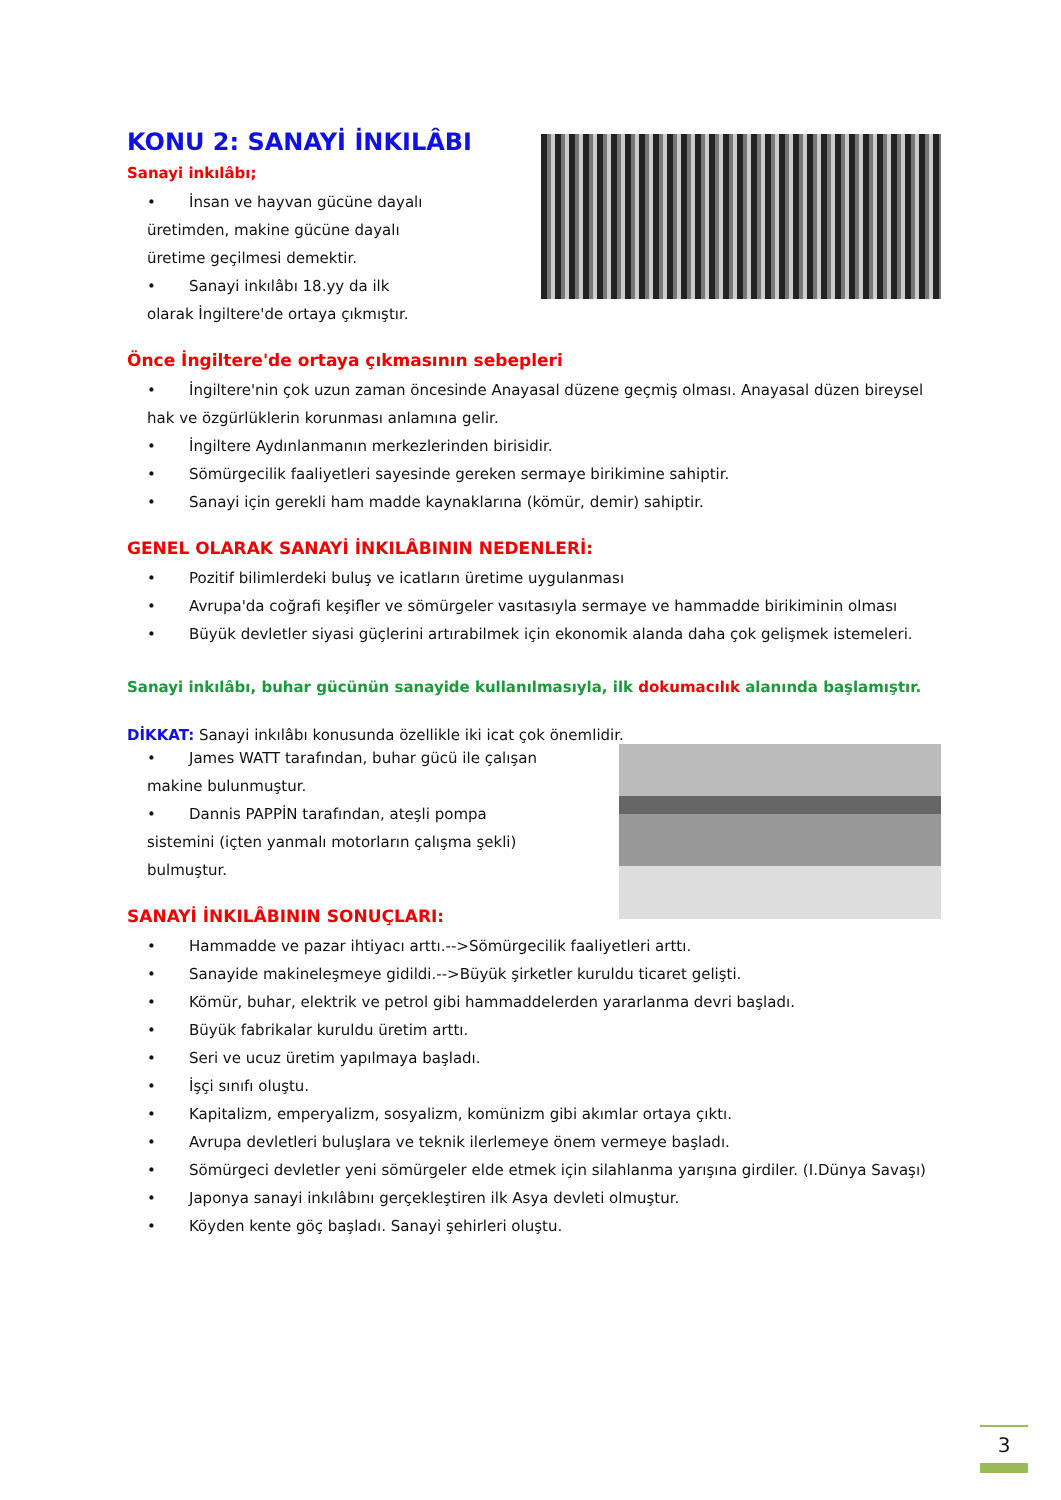KONU 2: SANAYİ İNKILÂBI
Sanayi inkılâbı;
• İnsan ve hayvan gücüne dayalı üretimden, makine gücüne dayalı üretime geçilmesi demektir.
• Sanayi inkılâbı 18.yy da ilk olarak İngiltere'de ortaya çıkmıştır.
Önce İngiltere'de ortaya çıkmasının sebepleri
• İngiltere'nin çok uzun zaman öncesinde Anayasal düzene geçmiş olması. Anayasal düzen bireysel hak ve özgürlüklerin korunması anlamına gelir.
• İngiltere Aydınlanmanın merkezlerinden birisidir.
• Sömürgecilik faaliyetleri sayesinde gereken sermaye birikimine sahiptir.
• Sanayi için gerekli ham madde kaynaklarına (kömür, demir) sahiptir.
GENEL OLARAK SANAYİ İNKILÂBININ NEDENLERİ:
• Pozitif bilimlerdeki buluş ve icatların üretime uygulanması
• Avrupa'da coğrafi keşifler ve sömürgeler vasıtasıyla sermaye ve hammadde birikiminin olması
• Büyük devletler siyasi güçlerini artırabilmek için ekonomik alanda daha çok gelişmek istemeleri.
Sanayi inkılâbı, buhar gücünün sanayide kullanılmasıyla, ilk dokumacılık alanında başlamıştır.
DİKKAT: Sanayi inkılâbı konusunda özellikle iki icat çok önemlidir.
• James WATT tarafından, buhar gücü ile çalışan makine bulunmuştur.
• Dannis PAPPİN tarafından, ateşli pompa sistemini (içten yanmalı motorların çalışma şekli) bulmuştur.
SANAYİ İNKILÂBININ SONUÇLARI:
• Hammadde ve pazar ihtiyacı arttı.-->Sömürgecilik faaliyetleri arttı.
• Sanayide makineleşmeye gidildi.-->Büyük şirketler kuruldu ticaret gelişti.
• Kömür, buhar, elektrik ve petrol gibi hammaddelerden yararlanma devri başladı.
• Büyük fabrikalar kuruldu üretim arttı.
• Seri ve ucuz üretim yapılmaya başladı.
• İşçi sınıfı oluştu.
• Kapitalizm, emperyalizm, sosyalizm, komünizm gibi akımlar ortaya çıktı.
• Avrupa devletleri buluşlara ve teknik ilerlemeye önem vermeye başladı.
• Sömürgeci devletler yeni sömürgeler elde etmek için silahlanma yarışına girdiler. (I.Dünya Savaşı)
• Japonya sanayi inkılâbını gerçekleştiren ilk Asya devleti olmuştur.
• Köyden kente göç başladı. Sanayi şehirleri oluştu.
3